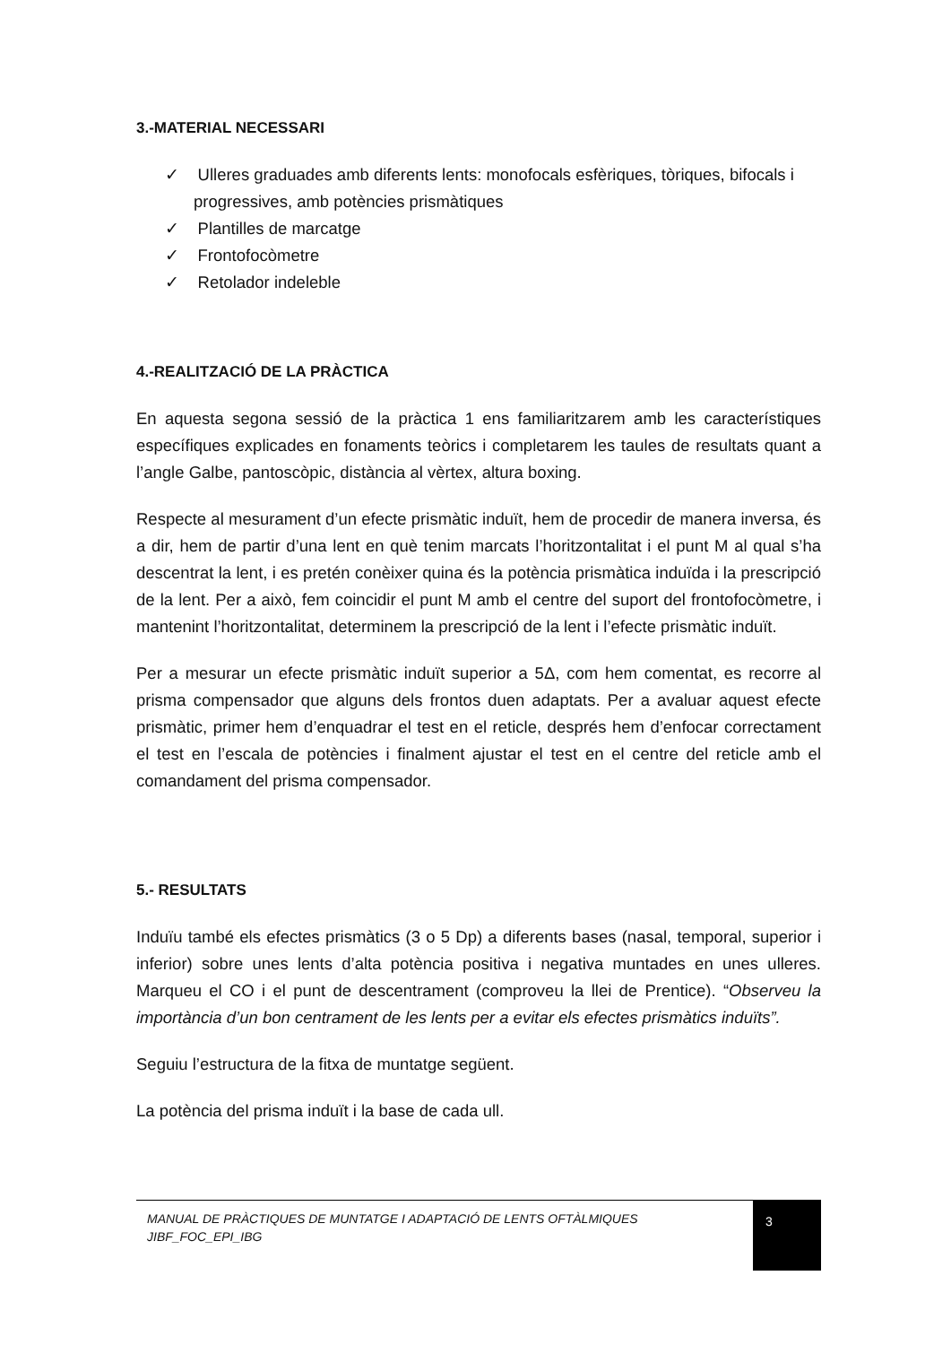3.-MATERIAL NECESSARI
✓ Ulleres graduades amb diferents lents: monofocals esfèriques, tòriques, bifocals i progressives, amb potències prismàtiques
✓ Plantilles de marcatge
✓ Frontofocòmetre
✓ Retolador indeleble
4.-REALITZACIÓ DE LA PRÀCTICA
En aquesta segona sessió de la pràctica 1 ens familiaritzarem amb les característiques específiques explicades en fonaments teòrics i completarem les taules de resultats quant a l’angle Galbe, pantoscòpic, distància al vèrtex, altura boxing.
Respecte al mesurament d’un efecte prismàtic induït, hem de procedir de manera inversa, és a dir, hem de partir d’una lent en què tenim marcats l’horitzontalitat i el punt M al qual s’ha descentrat la lent, i es pretén conèixer quina és la potència prismàtica induïda i la prescripció de la lent. Per a això, fem coincidir el punt M amb el centre del suport del frontofocòmetre, i mantenint l’horitzontalitat, determinem la prescripció de la lent i l’efecte prismàtic induït.
Per a mesurar un efecte prismàtic induït superior a 5Δ, com hem comentat, es recorre al prisma compensador que alguns dels frontos duen adaptats. Per a avaluar aquest efecte prismàtic, primer hem d’enquadrar el test en el reticle, després hem d’enfocar correctament el test en l’escala de potències i finalment ajustar el test en el centre del reticle amb el comandament del prisma compensador.
5.- RESULTATS
Induïu també els efectes prismàtics (3 o 5 Dp) a diferents bases (nasal, temporal, superior i inferior) sobre unes lents d’alta potència positiva i negativa muntades en unes ulleres. Marqueu el CO i el punt de descentrament (comproveu la llei de Prentice). “Observeu la importància d’un bon centrament de les lents per a evitar els efectes prismàtics induïts”.
Seguiu l’estructura de la fitxa de muntatge següent.
La potència del prisma induït i la base de cada ull.
MANUAL DE PRÀCTIQUES DE MUNTATGE I ADAPTACIÓ DE LENTS OFTÀLMIQUES
JIBF_FOC_EPI_IBG
3